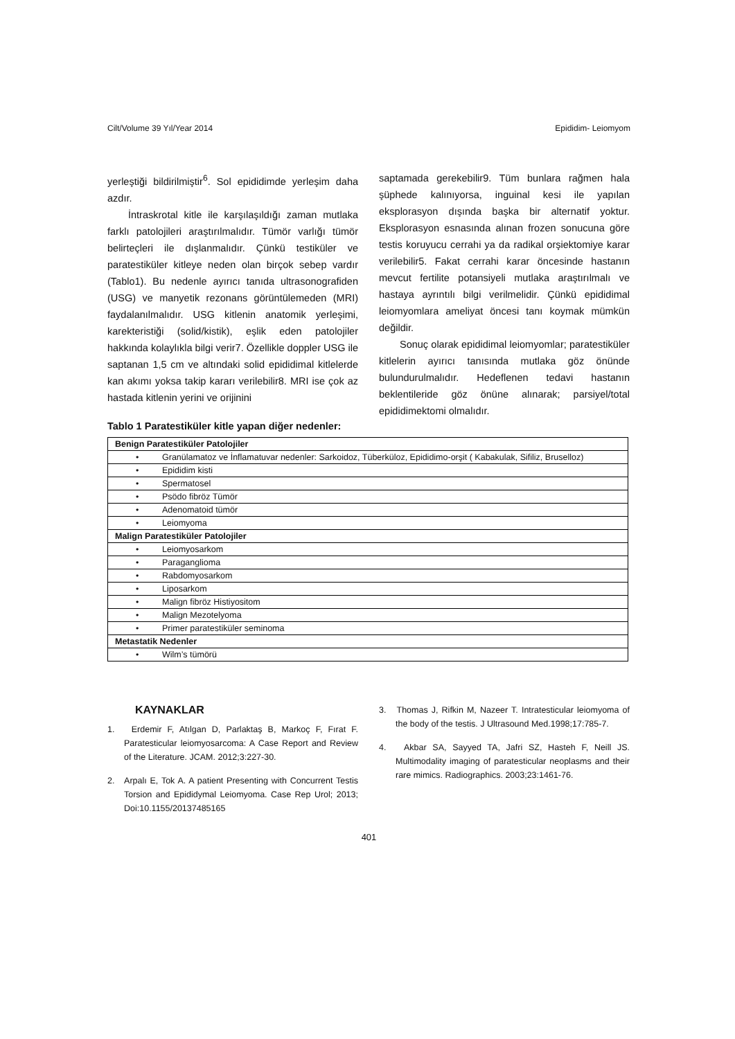Cilt/Volume 39 Yıl/Year 2014 Epididim- Leiomyom
yerleştiği bildirilmiştir<sup>6</sup>. Sol epididimde yerleşim daha azdır.
İntraskrotal kitle ile karşılaşıldığı zaman mutlaka farklı patolojileri araştırılmalıdır. Tümör varlığı tümör belirteçleri ile dışlanmalıdır. Çünkü testiküler ve paratestiküler kitleye neden olan birçok sebep vardır (Tablo1). Bu nedenle ayırıcı tanıda ultrasonografiden (USG) ve manyetik rezonans görüntülemeden (MRI) faydalanılmalıdır. USG kitlenin anatomik yerleşimi, karekteristiği (solid/kistik), eşlik eden patolojiler hakkında kolaylıkla bilgi verir7. Özellikle doppler USG ile saptanan 1,5 cm ve altındaki solid epididimal kitlelerde kan akımı yoksa takip kararı verilebilir8. MRI ise çok az hastada kitlenin yerini ve orijinini
saptamada gerekebilir9. Tüm bunlara rağmen hala şüphede kalınıyorsa, inguinal kesi ile yapılan eksplorasyon dışında başka bir alternatif yoktur. Eksplorasyon esnasında alınan frozen sonucuna göre testis koruyucu cerrahi ya da radikal orşiektomiye karar verilebilir5. Fakat cerrahi karar öncesinde hastanın mevcut fertilite potansiyeli mutlaka araştırılmalı ve hastaya ayrıntılı bilgi verilmelidir. Çünkü epididimal leiomyomlara ameliyat öncesi tanı koymak mümkün değildir.
Sonuç olarak epididimal leiomyomlar; paratestiküler kitlelerin ayırıcı tanısında mutlaka göz önünde bulundurulmalıdır. Hedeflenen tedavi hastanın beklentileride göz önüne alınarak; parsiyel/total epididimektomi olmalıdır.
Tablo 1 Paratestiküler kitle yapan diğer nedenler:
| Benign Paratestiküler Patolojiler |
| • Granülamatoz ve İnflamatuvar nedenler: Sarkoidoz, Tüberküloz, Epididimo-orşit ( Kabakulak, Sifiliz, Bruselloz) |
| • Epididim kisti |
| • Spermatosel |
| • Psödo fibröz Tümör |
| • Adenomatoid tümör |
| • Leiomyoma |
| Malign Paratestiküler Patolojiler |
| • Leiomyosarkom |
| • Paraganglioma |
| • Rabdomyosarkom |
| • Liposarkom |
| • Malign fibröz Histiyositom |
| • Malign Mezotelyoma |
| • Primer paratestiküler seminoma |
| Metastatik Nedenler |
| • Wilm’s tümörü |
KAYNAKLAR
1. Erdemir F, Atılgan D, Parlaktaş B, Markoç F, Fırat F. Paratesticular leiomyosarcoma: A Case Report and Review of the Literature. JCAM. 2012;3:227-30.
2. Arpalı E, Tok A. A patient Presenting with Concurrent Testis Torsion and Epididymal Leiomyoma. Case Rep Urol; 2013; Doi:10.1155/20137485165
3. Thomas J, Rifkin M, Nazeer T. Intratesticular leiomyoma of the body of the testis. J Ultrasound Med.1998;17:785-7.
4. Akbar SA, Sayyed TA, Jafri SZ, Hasteh F, Neill JS. Multimodality imaging of paratesticular neoplasms and their rare mimics. Radiographics. 2003;23:1461-76.
401